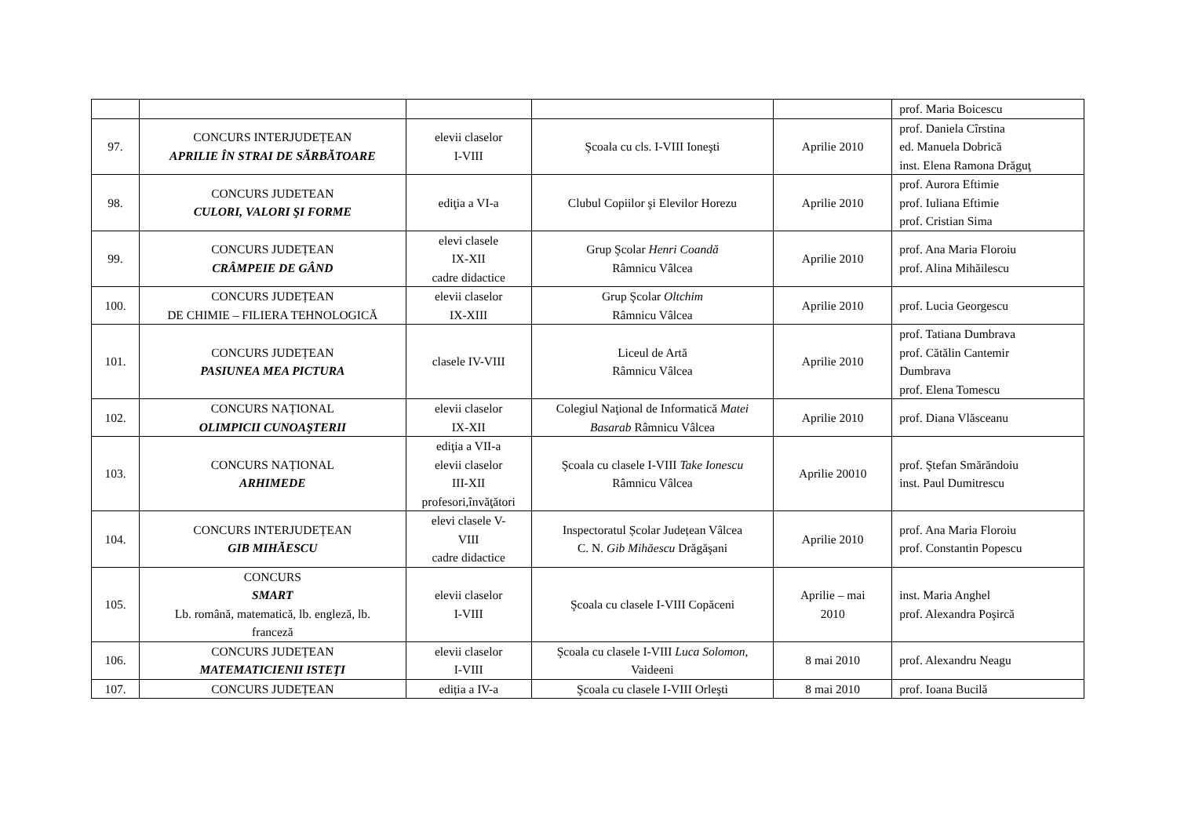| | | | | | prof. Maria Boicescu |
| 97. | CONCURS INTERJUDEȚEAN APRILIE ÎN STRAI DE SĂRBĂTOARE | elevii claselor I-VIII | Şcoala cu cls. I-VIII Ioneşti | Aprilie 2010 | prof. Daniela Cîrstina ed. Manuela Dobrică inst. Elena Ramona Drăguţ |
| 98. | CONCURS JUDETEAN CULORI, VALORI ŞI FORME | ediţia a VI-a | Clubul Copiilor şi Elevilor Horezu | Aprilie 2010 | prof. Aurora Eftimie prof. Iuliana Eftimie prof. Cristian Sima |
| 99. | CONCURS JUDEȚEAN CRÂMPEIE DE GÂND | elevi clasele IX-XII cadre didactice | Grup Şcolar Henri Coandă Râmnicu Vâlcea | Aprilie 2010 | prof. Ana Maria Floroiu prof. Alina Mihăilescu |
| 100. | CONCURS JUDEȚEAN DE CHIMIE – FILIERA TEHNOLOGICĂ | elevii claselor IX-XIII | Grup Şcolar Oltchim Râmnicu Vâlcea | Aprilie 2010 | prof. Lucia Georgescu |
| 101. | CONCURS JUDEȚEAN PASIUNEA MEA PICTURA | clasele IV-VIII | Liceul de Artă Râmnicu Vâlcea | Aprilie 2010 | prof. Tatiana Dumbrava prof. Cătălin Cantemir Dumbrava prof. Elena Tomescu |
| 102. | CONCURS NAȚIONAL OLIMPICII CUNOAŞTERII | elevii claselor IX-XII | Colegiul Naţional de Informatică Matei Basarab Râmnicu Vâlcea | Aprilie 2010 | prof. Diana Vlăsceanu |
| 103. | CONCURS NAȚIONAL ARHIMEDE | ediţia a VII-a elevii claselor III-XII profesori,învăţători | Şcoala cu clasele I-VIII Take Ionescu Râmnicu Vâlcea | Aprilie 20010 | prof. Ştefan Smărăndoiu inst. Paul Dumitrescu |
| 104. | CONCURS INTERJUDEȚEAN GIB MIHĂESCU | elevi clasele V- VIII cadre didactice | Inspectoratul Școlar Județean Vâlcea C. N. Gib Mihăescu Drăgăşani | Aprilie 2010 | prof. Ana Maria Floroiu prof. Constantin Popescu |
| 105. | CONCURS SMART Lb. română, matematică, lb. engleză, lb. franceză | elevii claselor I-VIII | Şcoala cu clasele I-VIII Copăceni | Aprilie – mai 2010 | inst. Maria Anghel prof. Alexandra Poşircă |
| 106. | CONCURS JUDEȚEAN MATEMATICIENII ISTEŢI | elevii claselor I-VIII | Şcoala cu clasele I-VIII Luca Solomon , Vaideeni | 8 mai 2010 | prof. Alexandru Neagu |
| 107. | CONCURS JUDEȚEAN | ediția a IV-a | Şcoala cu clasele I-VIII Orleşti | 8 mai 2010 | prof. Ioana Bucilă |